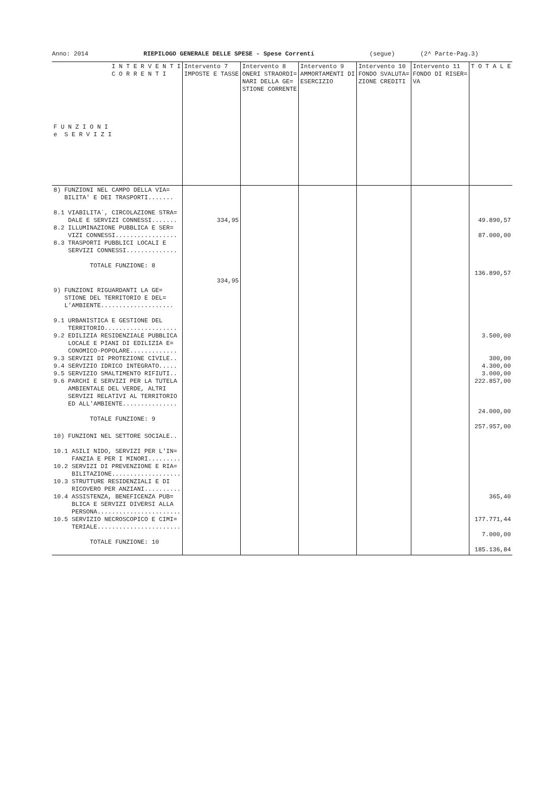Anno: 2014 RIEPILOGO GENERALE DELLE SPESE - Spese Correnti (segue) (2^ Parte-Pag.3)
| I N T E R V E N T I C O R R E N T I F U N Z I O N I e S E R V I Z I | Intervento 7 IMPOSTE E TASSE | Intervento 8 ONERI STRAORDI= NARI DELLA GE= STIONE CORRENTE | Intervento 9 AMMORTAMENTI DI ESERCIZIO | Intervento 10 FONDO SVALUTA= ZIONE CREDITI | Intervento 11 FONDO DI RISER= VA | T O T A L E |
| --- | --- | --- | --- | --- | --- | --- |
| 8) FUNZIONI NEL CAMPO DELLA VIA= BILITA' E DEI TRASPORTI....... 8.1 VIABILITA`, CIRCOLAZIONE STRA= DALE E SERVIZI CONNESSI....... 8.2 ILLUMINAZIONE PUBBLICA E SER= VIZI CONNESSI................. 8.3 TRASPORTI PUBBLICI LOCALI E SERVIZI CONNESSI.............. TOTALE FUNZIONE: 8 | 334,95 334,95 | | | | | 49.890,57 87.000,00 136.890,57 |
| 9) FUNZIONI RIGUARDANTI LA GE= STIONE DEL TERRITORIO E DEL= L'AMBIENTE.................... 9.1 URBANISTICA E GESTIONE DEL TERRITORIO.................... 9.2 EDILIZIA RESIDENZIALE PUBBLICA LOCALE E PIANI DI EDILIZIA E= CONOMICO-POPOLARE............. 9.3 SERVIZI DI PROTEZIONE CIVILE.. 9.4 SERVIZIO IDRICO INTEGRATO..... 9.5 SERVIZIO SMALTIMENTO RIFIUTI.. 9.6 PARCHI E SERVIZI PER LA TUTELA AMBIENTALE DEL VERDE, ALTRI SERVIZI RELATIVI AL TERRITORIO ED ALL'AMBIENTE............... TOTALE FUNZIONE: 9 | | | | | | 3.500,00 300,00 4.300,00 3.000,00 222.857,00 24.000,00 257.957,00 |
| 10) FUNZIONI NEL SETTORE SOCIALE.. 10.1 ASILI NIDO, SERVIZI PER L'IN= FANZIA E PER I MINORI......... 10.2 SERVIZI DI PREVENZIONE E RIA= BILITAZIONE................... 10.3 STRUTTURE RESIDENZIALI E DI RICOVERO PER ANZIANI.......... 10.4 ASSISTENZA, BENEFICENZA PUB= BLICA E SERVIZI DIVERSI ALLA PERSONA....................... 10.5 SERVIZIO NECROSCOPICO E CIMI= TERIALE....................... TOTALE FUNZIONE: 10 | | | | | | 365,40 177.771,44 7.000,00 185.136,84 |